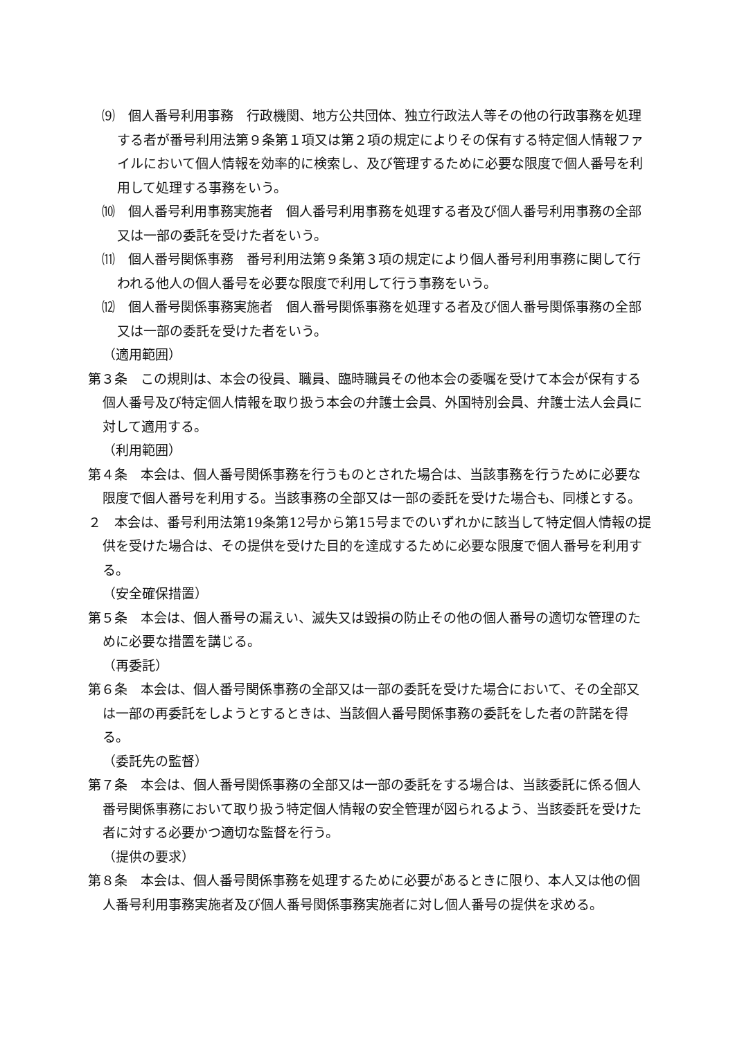⑼　個人番号利用事務　行政機関、地方公共団体、独立行政法人等その他の行政事務を処理する者が番号利用法第９条第１項又は第２項の規定によりその保有する特定個人情報ファイルにおいて個人情報を効率的に検索し、及び管理するために必要な限度で個人番号を利用して処理する事務をいう。
⑽　個人番号利用事務実施者　個人番号利用事務を処理する者及び個人番号利用事務の全部又は一部の委託を受けた者をいう。
⑾　個人番号関係事務　番号利用法第９条第３項の規定により個人番号利用事務に関して行われる他人の個人番号を必要な限度で利用して行う事務をいう。
⑿　個人番号関係事務実施者　個人番号関係事務を処理する者及び個人番号関係事務の全部又は一部の委託を受けた者をいう。
（適用範囲）
第３条　この規則は、本会の役員、職員、臨時職員その他本会の委嘱を受けて本会が保有する個人番号及び特定個人情報を取り扱う本会の弁護士会員、外国特別会員、弁護士法人会員に対して適用する。
（利用範囲）
第４条　本会は、個人番号関係事務を行うものとされた場合は、当該事務を行うために必要な限度で個人番号を利用する。当該事務の全部又は一部の委託を受けた場合も、同様とする。
２　本会は、番号利用法第19条第12号から第15号までのいずれかに該当して特定個人情報の提供を受けた場合は、その提供を受けた目的を達成するために必要な限度で個人番号を利用する。
（安全確保措置）
第５条　本会は、個人番号の漏えい、滅失又は毀損の防止その他の個人番号の適切な管理のために必要な措置を講じる。
（再委託）
第６条　本会は、個人番号関係事務の全部又は一部の委託を受けた場合において、その全部又は一部の再委託をしようとするときは、当該個人番号関係事務の委託をした者の許諾を得る。
（委託先の監督）
第７条　本会は、個人番号関係事務の全部又は一部の委託をする場合は、当該委託に係る個人番号関係事務において取り扱う特定個人情報の安全管理が図られるよう、当該委託を受けた者に対する必要かつ適切な監督を行う。
（提供の要求）
第８条　本会は、個人番号関係事務を処理するために必要があるときに限り、本人又は他の個人番号利用事務実施者及び個人番号関係事務実施者に対し個人番号の提供を求める。